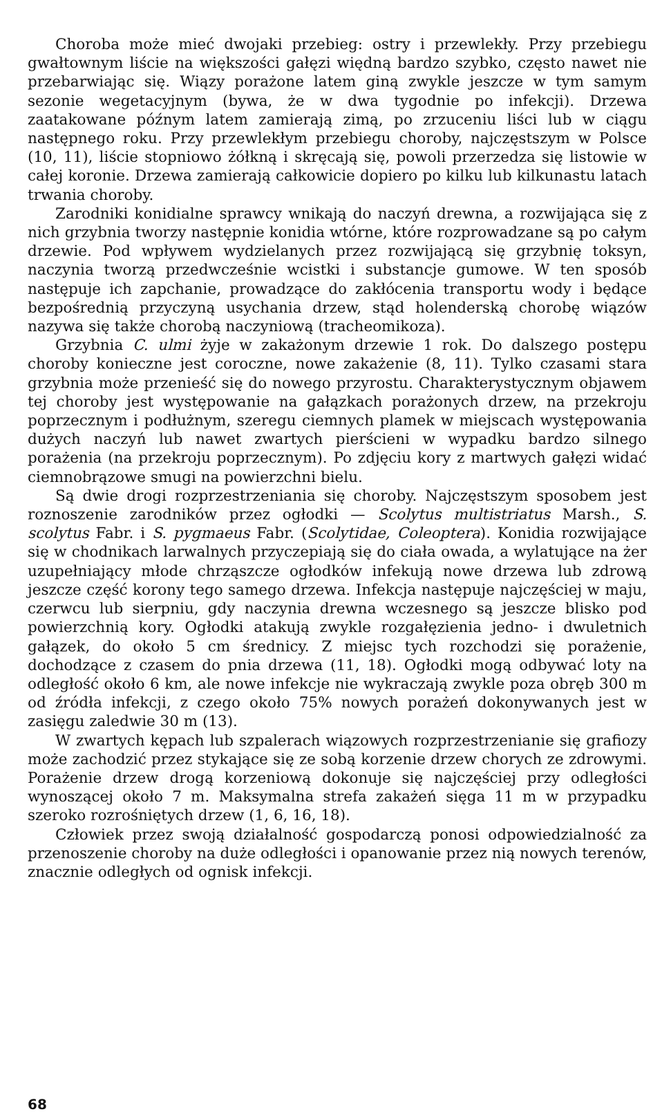Choroba może mieć dwojaki przebieg: ostry i przewlekły. Przy przebiegu gwałtownym liście na większości gałęzi więdną bardzo szybko, często nawet nie przebarwiając się. Wiązy porażone latem giną zwykle jeszcze w tym samym sezonie wegetacyjnym (bywa, że w dwa tygodnie po infekcji). Drzewa zaatakowane późnym latem zamierają zimą, po zrzuceniu liści lub w ciągu następnego roku. Przy przewlekłym przebiegu choroby, najczęstszym w Polsce (10, 11), liście stopniowo żółkną i skręcają się, powoli przerzedza się listowie w całej koronie. Drzewa zamierają całkowicie dopiero po kilku lub kilkunastu latach trwania choroby.
Zarodniki konidialne sprawcy wnikają do naczyń drewna, a rozwijająca się z nich grzybnia tworzy następnie konidia wtórne, które rozprowadzane są po całym drzewie. Pod wpływem wydzielanych przez rozwijającą się grzybnię toksyn, naczynia tworzą przedwcześnie wcistki i substancje gumowe. W ten sposób następuje ich zapchanie, prowadzące do zakłócenia transportu wody i będące bezpośrednią przyczyną usychania drzew, stąd holenderską chorobę wiązów nazywa się także chorobą naczyniową (tracheomikoza).
Grzybnia C. ulmi żyje w zakażonym drzewie 1 rok. Do dalszego postępu choroby konieczne jest coroczne, nowe zakażenie (8, 11). Tylko czasami stara grzybnia może przenieść się do nowego przyrostu. Charakterystycznym objawem tej choroby jest występowanie na gałązkach porażonych drzew, na przekroju poprzecznym i podłużnym, szeregu ciemnych plamek w miejscach występowania dużych naczyń lub nawet zwartych pierścieni w wypadku bardzo silnego porażenia (na przekroju poprzecznym). Po zdjęciu kory z martwych gałęzi widać ciemnobrązowe smugi na powierzchni bielu.
Są dwie drogi rozprzestrzeniania się choroby. Najczęstszym sposobem jest roznoszenie zarodników przez ogłodki — Scolytus multistriatus Marsh., S. scolytus Fabr. i S. pygmaeus Fabr. (Scolytidae, Coleoptera). Konidia rozwijające się w chodnikach larwalnych przyczepiają się do ciała owada, a wylatujące na żer uzupełniający młode chrząszcze ogłodków infekują nowe drzewa lub zdrową jeszcze część korony tego samego drzewa. Infekcja następuje najczęściej w maju, czerwcu lub sierpniu, gdy naczynia drewna wczesnego są jeszcze blisko pod powierzchnią kory. Ogłodki atakują zwykle rozgałęzienia jedno- i dwuletnich gałązek, do około 5 cm średnicy. Z miejsc tych rozchodzi się porażenie, dochodzące z czasem do pnia drzewa (11, 18). Ogłodki mogą odbywać loty na odległość około 6 km, ale nowe infekcje nie wykraczają zwykle poza obręb 300 m od źródła infekcji, z czego około 75% nowych porażeń dokonywanych jest w zasięgu zaledwie 30 m (13).
W zwartych kępach lub szpalerach wiązowych rozprzestrzenianie się grafiozy może zachodzić przez stykające się ze sobą korzenie drzew chorych ze zdrowymi. Porażenie drzew drogą korzeniową dokonuje się najczęściej przy odległości wynoszącej około 7 m. Maksymalna strefa zakażeń sięga 11 m w przypadku szeroko rozrośniętych drzew (1, 6, 16, 18).
Człowiek przez swoją działalność gospodarczą ponosi odpowiedzialność za przenoszenie choroby na duże odległości i opanowanie przez nią nowych terenów, znacznie odległych od ognisk infekcji.
68